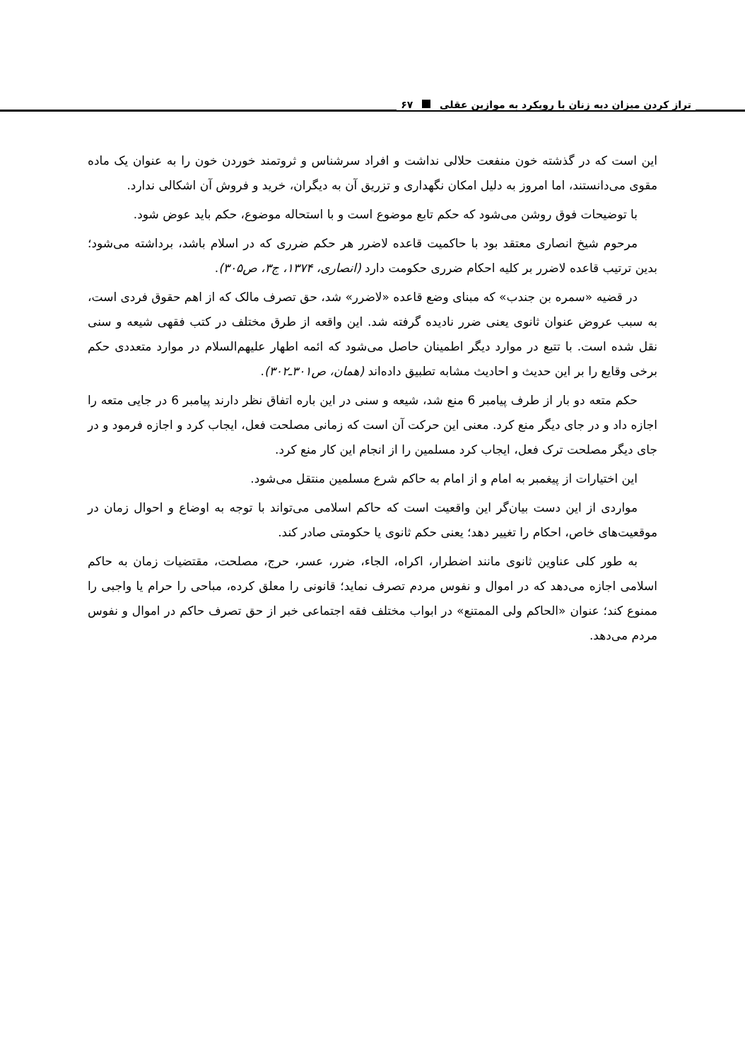تراز کردن میزان دیه زنان با رویکرد به موازین عقلی ۶۷
این است که در گذشته خون منفعت حلالی نداشت و افراد سرشناس و ثروتمند خوردن خون را به عنوان یک ماده مقوی می‌دانستند، اما امروز به دلیل امکان نگهداری و تزریق آن به دیگران، خرید و فروش آن اشکالی ندارد.
با توضیحات فوق روشن می‌شود که حکم تابع موضوع است و با استحاله موضوع، حکم باید عوض شود.
مرحوم شیخ انصاری معتقد بود با حاکمیت قاعده لاضرر هر حکم ضرری که در اسلام باشد، برداشته می‌شود؛ بدین ترتیب قاعده لاضرر بر کلیه احکام ضرری حکومت دارد (انصاری، ۱۳۷۴، ج۳، ص۳۰۵).
در قضیه «سمره بن جندب» که مبنای وضع قاعده «لاضرر» شد، حق تصرف مالک که از اهم حقوق فردی است، به سبب عروض عنوان ثانوی یعنی ضرر نادیده گرفته شد. این واقعه از طرق مختلف در کتب فقهی شیعه و سنی نقل شده است. با تتبع در موارد دیگر اطمینان حاصل می‌شود که ائمه اطهار علیهم‌السلام در موارد متعددی حکم برخی وقایع را بر این حدیث و احادیث مشابه تطبیق داده‌اند (همان، ص۳۰۱ـ۳۰۲).
حکم متعه دو بار از طرف پیامبر 6 منع شد، شیعه و سنی در این باره اتفاق نظر دارند پیامبر 6 در جایی متعه را اجازه داد و در جای دیگر منع کرد. معنی این حرکت آن است که زمانی مصلحت فعل، ایجاب کرد و اجازه فرمود و در جای دیگر مصلحت ترک فعل، ایجاب کرد مسلمین را از انجام این کار منع کرد.
این اختیارات از پیغمبر به امام و از امام به حاکم شرع مسلمین منتقل می‌شود.
مواردی از این دست بیان‌گر این واقعیت است که حاکم اسلامی می‌تواند با توجه به اوضاع و احوال زمان در موقعیت‌های خاص، احکام را تغییر دهد؛ یعنی حکم ثانوی یا حکومتی صادر کند.
به طور کلی عناوین ثانوی مانند اضطرار، اکراه، الجاء، ضرر، عسر، حرج، مصلحت، مقتضیات زمان به حاکم اسلامی اجازه می‌دهد که در اموال و نفوس مردم تصرف نماید؛ قانونی را معلق کرده، مباحی را حرام یا واجبی را ممنوع کند؛ عنوان «الحاکم ولی الممتنع» در ابواب مختلف فقه اجتماعی خبر از حق تصرف حاکم در اموال و نفوس مردم می‌دهد.